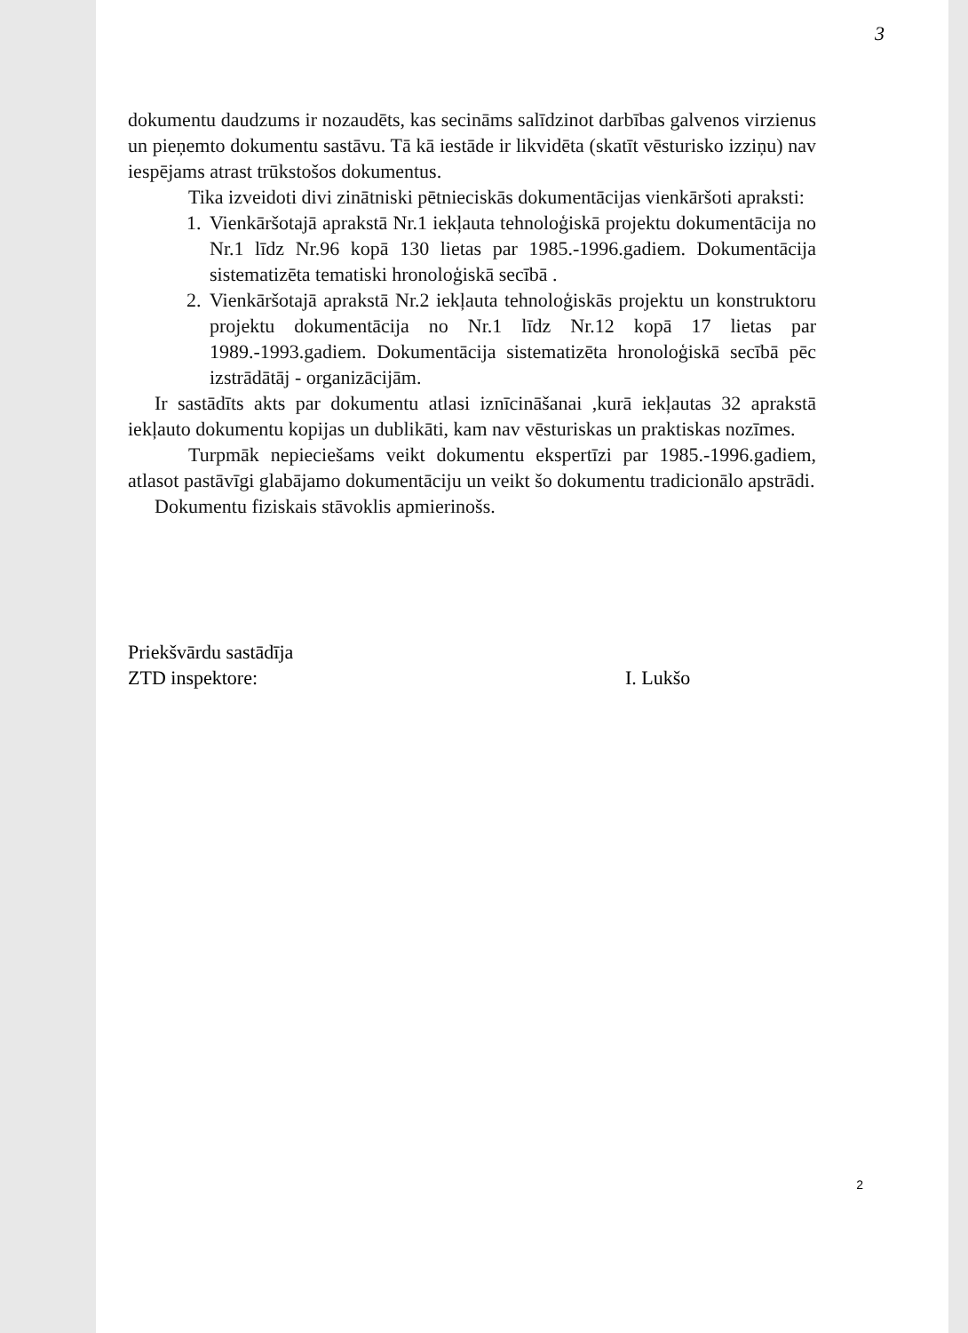3
dokumentu daudzums ir nozaudēts, kas secināms salīdzinot darbības galvenos virzienus un pieņemto dokumentu sastāvu. Tā kā iestāde ir likvidēta (skatīt vēsturisko izziņu) nav iespējams atrast trūkstošos dokumentus.
Tika izveidoti divi zinātniski pētnieciskās dokumentācijas vienkāršoti apraksti:
1. Vienkāršotajā aprakstā Nr.1 iekļauta tehnoloģiskā projektu dokumentācija no Nr.1 līdz Nr.96 kopā 130 lietas par 1985.-1996.gadiem. Dokumentācija sistematizēta tematiski hronoloģiskā secībā .
2. Vienkāršotajā aprakstā Nr.2 iekļauta tehnoloģiskās projektu un konstruktoru projektu dokumentācija no Nr.1 līdz Nr.12 kopā 17 lietas par 1989.-1993.gadiem. Dokumentācija sistematizēta hronoloģiskā secībā pēc izstrādātāj - organizācijām.
Ir sastādīts akts par dokumentu atlasi iznīcināšanai ,kurā iekļautas 32 aprakstā iekļauto dokumentu kopijas un dublikāti, kam nav vēsturiskas un praktiskas nozīmes.
Turpmāk nepieciešams veikt dokumentu ekspertīzi par 1985.-1996.gadiem, atlasot pastāvīgi glabājamo dokumentāciju un veikt šo dokumentu tradicionālo apstrādi.
Dokumentu fiziskais stāvoklis apmierinošs.
Priekšvārdu sastādīja
ZTD inspektore:
I. Lukšo
2